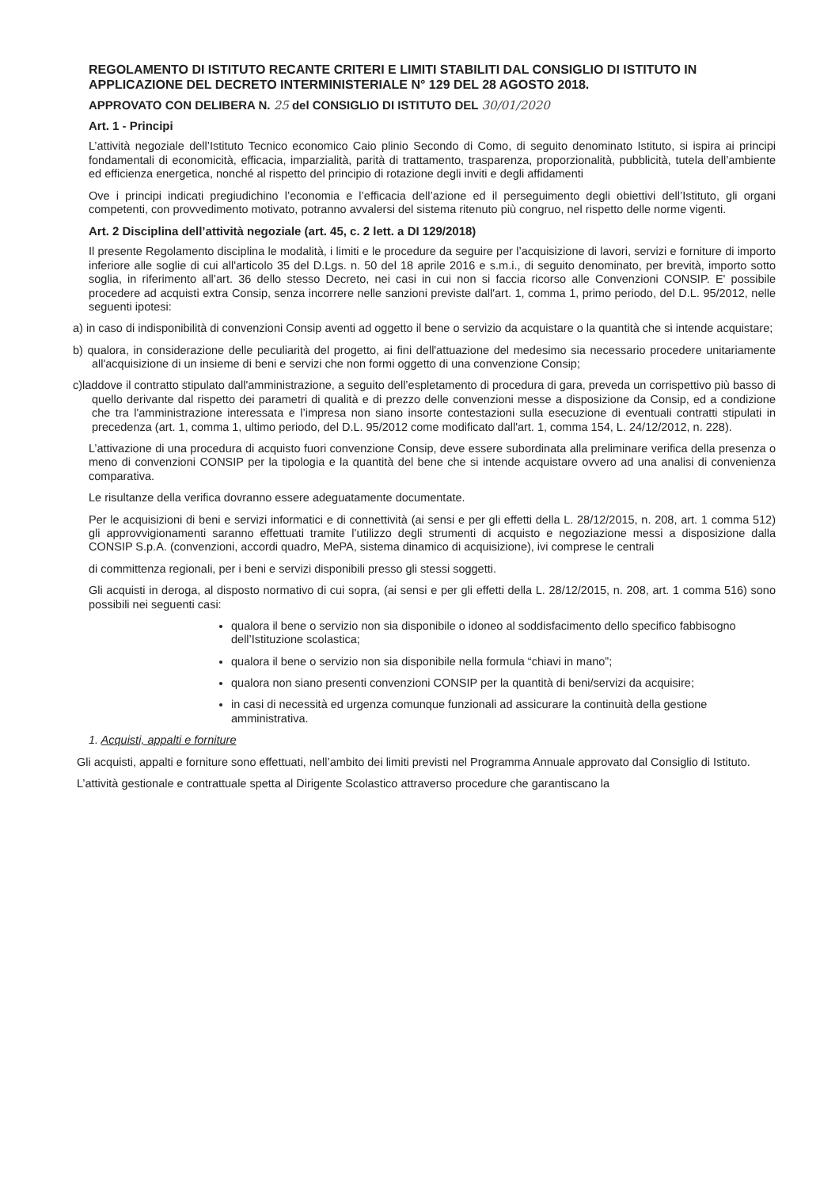REGOLAMENTO DI ISTITUTO RECANTE CRITERI E LIMITI STABILITI DAL CONSIGLIO DI ISTITUTO IN APPLICAZIONE DEL DECRETO INTERMINISTERIALE N° 129 DEL 28 AGOSTO 2018.
APPROVATO CON DELIBERA N. 25 del CONSIGLIO DI ISTITUTO DEL 30/01/2020
Art. 1 - Principi
L’attività negoziale dell’Istituto Tecnico economico Caio plinio Secondo di Como, di seguito denominato Istituto, si ispira ai principi fondamentali di economicità, efficacia, imparzialità, parità di trattamento, trasparenza, proporzionalità, pubblicità, tutela dell’ambiente ed efficienza energetica, nonché al rispetto del principio di rotazione degli inviti e degli affidamenti
Ove i principi indicati pregiudichino l’economia e l’efficacia dell’azione ed il perseguimento degli obiettivi dell’Istituto, gli organi competenti, con provvedimento motivato, potranno avvalersi del sistema ritenuto più congruo, nel rispetto delle norme vigenti.
Art. 2 Disciplina dell’attività negoziale (art. 45, c. 2 lett. a DI 129/2018)
Il presente Regolamento disciplina le modalità, i limiti e le procedure da seguire per l’acquisizione di lavori, servizi e forniture di importo inferiore alle soglie di cui all'articolo 35 del D.Lgs. n. 50 del 18 aprile 2016 e s.m.i., di seguito denominato, per brevità, importo sotto soglia, in riferimento all’art. 36 dello stesso Decreto, nei casi in cui non si faccia ricorso alle Convenzioni CONSIP. E' possibile procedere ad acquisti extra Consip, senza incorrere nelle sanzioni previste dall'art. 1, comma 1, primo periodo, del D.L. 95/2012, nelle seguenti ipotesi:
a) in caso di indisponibilità di convenzioni Consip aventi ad oggetto il bene o servizio da acquistare o la quantità che si intende acquistare;
b) qualora, in considerazione delle peculiarità del progetto, ai fini dell'attuazione del medesimo sia necessario procedere unitariamente all'acquisizione di un insieme di beni e servizi che non formi oggetto di una convenzione Consip;
c)laddove il contratto stipulato dall'amministrazione, a seguito dell’espletamento di procedura di gara, preveda un corrispettivo più basso di quello derivante dal rispetto dei parametri di qualità e di prezzo delle convenzioni messe a disposizione da Consip, ed a condizione che tra l'amministrazione interessata e l’impresa non siano insorte contestazioni sulla esecuzione di eventuali contratti stipulati in precedenza (art. 1, comma 1, ultimo periodo, del D.L. 95/2012 come modificato dall'art. 1, comma 154, L. 24/12/2012, n. 228).
L’attivazione di una procedura di acquisto fuori convenzione Consip, deve essere subordinata alla preliminare verifica della presenza o meno di convenzioni CONSIP per la tipologia e la quantità del bene che si intende acquistare ovvero ad una analisi di convenienza comparativa.
Le risultanze della verifica dovranno essere adeguatamente documentate.
Per le acquisizioni di beni e servizi informatici e di connettività (ai sensi e per gli effetti della L. 28/12/2015, n. 208, art. 1 comma 512) gli approvvigionamenti saranno effettuati tramite l’utilizzo degli strumenti di acquisto e negoziazione messi a disposizione dalla CONSIP S.p.A. (convenzioni, accordi quadro, MePA, sistema dinamico di acquisizione), ivi comprese le centrali
di committenza regionali, per i beni e servizi disponibili presso gli stessi soggetti.
Gli acquisti in deroga, al disposto normativo di cui sopra, (ai sensi e per gli effetti della L. 28/12/2015, n. 208, art. 1 comma 516) sono possibili nei seguenti casi:
qualora il bene o servizio non sia disponibile o idoneo al soddisfacimento dello specifico fabbisogno dell’Istituzione scolastica;
qualora il bene o servizio non sia disponibile nella formula “chiavi in mano”;
qualora non siano presenti convenzioni CONSIP per la quantità di beni/servizi da acquisire;
in casi di necessità ed urgenza comunque funzionali ad assicurare la continuità della gestione amministrativa.
1. Acquisti, appalti e forniture
Gli acquisti, appalti e forniture sono effettuati, nell’ambito dei limiti previsti nel Programma Annuale approvato dal Consiglio di Istituto.
L’attività gestionale e contrattuale spetta al Dirigente Scolastico attraverso procedure che garantiscano la